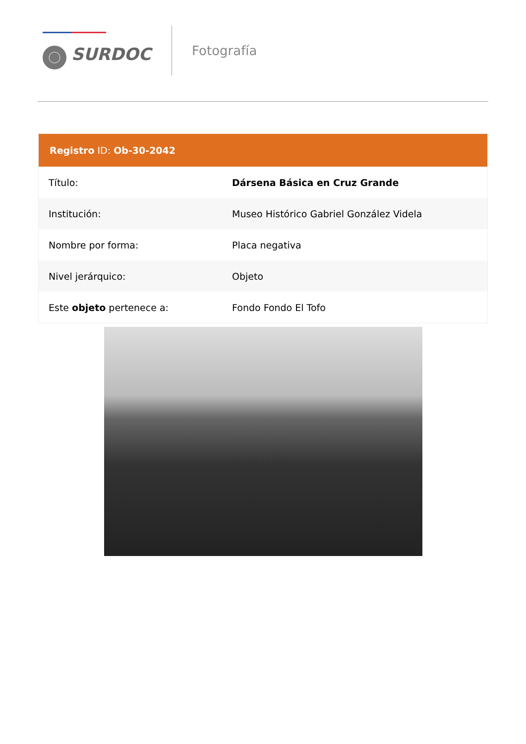SURDOC
Fotografía
| Registro ID: Ob-30-2042 | |
| --- | --- |
| Título: | Dársena Básica en Cruz Grande |
| Institución: | Museo Histórico Gabriel González Videla |
| Nombre por forma: | Placa negativa |
| Nivel jerárquico: | Objeto |
| Este objeto pertenece a: | Fondo Fondo El Tofo |